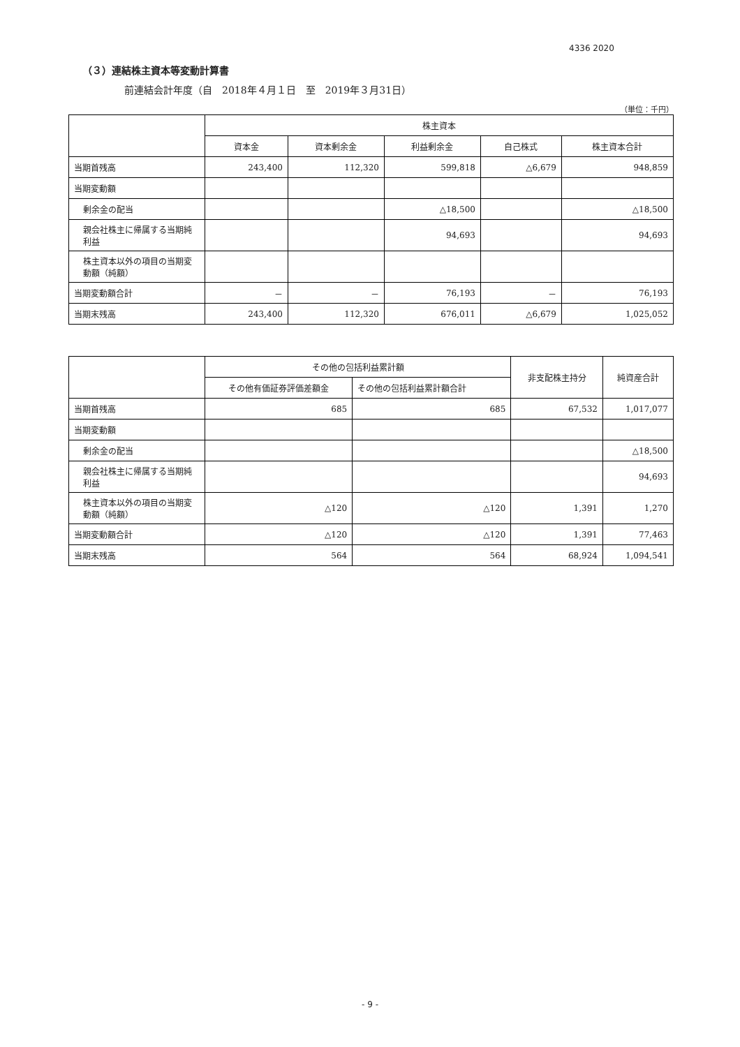4336 2020
（３）連結株主資本等変動計算書
前連結会計年度（自　2018年４月１日　至　2019年３月31日）
（単位：千円）
| | 株主資本 | | | | |
| --- | --- | --- | --- | --- | --- |
| | 資本金 | 資本剰余金 | 利益剰余金 | 自己株式 | 株主資本合計 |
| 当期首残高 | 243,400 | 112,320 | 599,818 | △6,679 | 948,859 |
| 当期変動額 | | | | | |
| 剰余金の配当 | | | △18,500 | | △18,500 |
| 親会社株主に帰属する当期純利益 | | | 94,693 | | 94,693 |
| 株主資本以外の項目の当期変動額（純額） | | | | | |
| 当期変動額合計 | － | － | 76,193 | － | 76,193 |
| 当期末残高 | 243,400 | 112,320 | 676,011 | △6,679 | 1,025,052 |
| | その他の包括利益累計額 | | 非支配株主持分 | 純資産合計 |
| --- | --- | --- | --- | --- |
| | その他有価証券評価差額金 | その他の包括利益累計額合計 | | |
| 当期首残高 | 685 | 685 | 67,532 | 1,017,077 |
| 当期変動額 | | | | |
| 剰余金の配当 | | | | △18,500 |
| 親会社株主に帰属する当期純利益 | | | | 94,693 |
| 株主資本以外の項目の当期変動額（純額） | △120 | △120 | 1,391 | 1,270 |
| 当期変動額合計 | △120 | △120 | 1,391 | 77,463 |
| 当期末残高 | 564 | 564 | 68,924 | 1,094,541 |
- 9 -